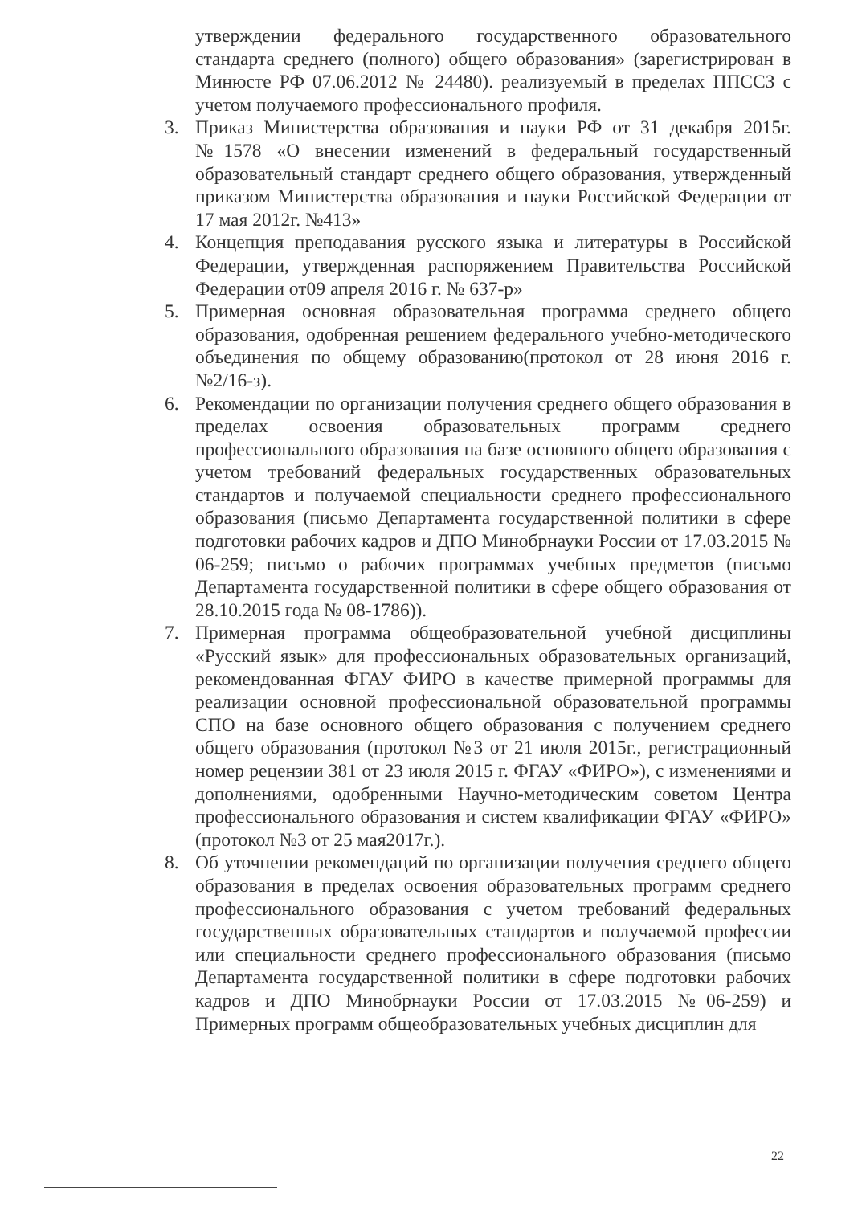утверждении федерального государственного образовательного стандарта среднего (полного) общего образования» (зарегистрирован в Минюсте РФ 07.06.2012 № 24480). реализуемый в пределах ППССЗ с учетом получаемого профессионального профиля.
3. Приказ Министерства образования и науки РФ от 31 декабря 2015г. №1578 «О внесении изменений в федеральный государственный образовательный стандарт среднего общего образования, утвержденный приказом Министерства образования и науки Российской Федерации от 17 мая 2012г. №413»
4. Концепция преподавания русского языка и литературы в Российской Федерации, утвержденная распоряжением Правительства Российской Федерации от09 апреля 2016 г. № 637-р»
5. Примерная основная образовательная программа среднего общего образования, одобренная решением федерального учебно-методического объединения по общему образованию(протокол от 28 июня 2016 г. №2/16-з).
6. Рекомендации по организации получения среднего общего образования в пределах освоения образовательных программ среднего профессионального образования на базе основного общего образования с учетом требований федеральных государственных образовательных стандартов и получаемой специальности среднего профессионального образования (письмо Департамента государственной политики в сфере подготовки рабочих кадров и ДПО Минобрнауки России от 17.03.2015 № 06-259; письмо о рабочих программах учебных предметов (письмо Департамента государственной политики в сфере общего образования от 28.10.2015 года № 08-1786)).
7. Примерная программа общеобразовательной учебной дисциплины «Русский язык» для профессиональных образовательных организаций, рекомендованная ФГАУ ФИРО в качестве примерной программы для реализации основной профессиональной образовательной программы СПО на базе основного общего образования с получением среднего общего образования (протокол №3 от 21 июля 2015г., регистрационный номер рецензии 381 от 23 июля 2015 г. ФГАУ «ФИРО»), с изменениями и дополнениями, одобренными Научно-методическим советом Центра профессионального образования и систем квалификации ФГАУ «ФИРО» (протокол №3 от 25 мая2017г.).
8. Об уточнении рекомендаций по организации получения среднего общего образования в пределах освоения образовательных программ среднего профессионального образования с учетом требований федеральных государственных образовательных стандартов и получаемой профессии или специальности среднего профессионального образования (письмо Департамента государственной политики в сфере подготовки рабочих кадров и ДПО Минобрнауки России от 17.03.2015 №06-259) и Примерных программ общеобразовательных учебных дисциплин для
22